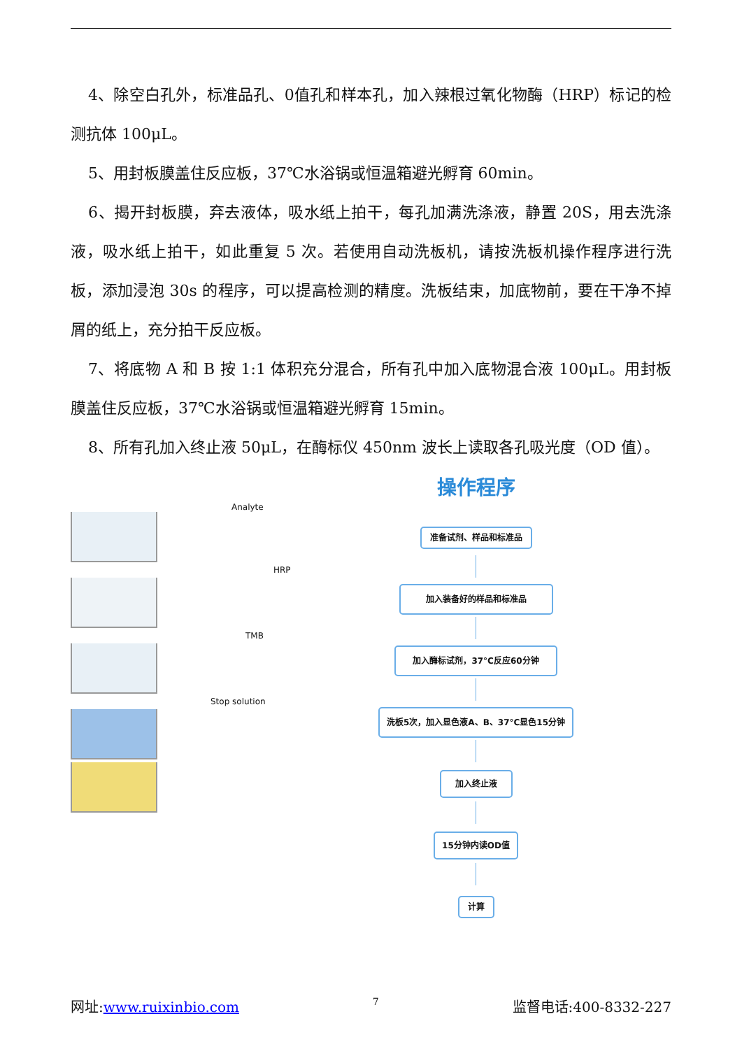4、除空白孔外，标准品孔、0值孔和样本孔，加入辣根过氧化物酶（HRP）标记的检测抗体 100μL。
5、用封板膜盖住反应板，37℃水浴锅或恒温箱避光孵育 60min。
6、揭开封板膜，弃去液体，吸水纸上拍干，每孔加满洗涤液，静置 20S，用去洗涤液，吸水纸上拍干，如此重复 5 次。若使用自动洗板机，请按洗板机操作程序进行洗板，添加浸泡 30s 的程序，可以提高检测的精度。洗板结束，加底物前，要在干净不掉屑的纸上，充分拍干反应板。
7、将底物 A 和 B 按 1:1 体积充分混合，所有孔中加入底物混合液 100μL。用封板膜盖住反应板，37℃水浴锅或恒温箱避光孵育 15min。
8、所有孔加入终止液 50μL，在酶标仪 450nm 波长上读取各孔吸光度（OD 值）。
Analyte
HRP
TMB
Stop solution
操作程序
准备试剂、样品和标准品
加入装备好的样品和标准品 加入酶标试剂，37°C反应60分钟
洗板5次，加入显色液A、B、37°C显色15分钟
加入终止液 15分钟内读OD值
计算
网址:www.ruixinbio.com 7 监督电话:400-8332-227